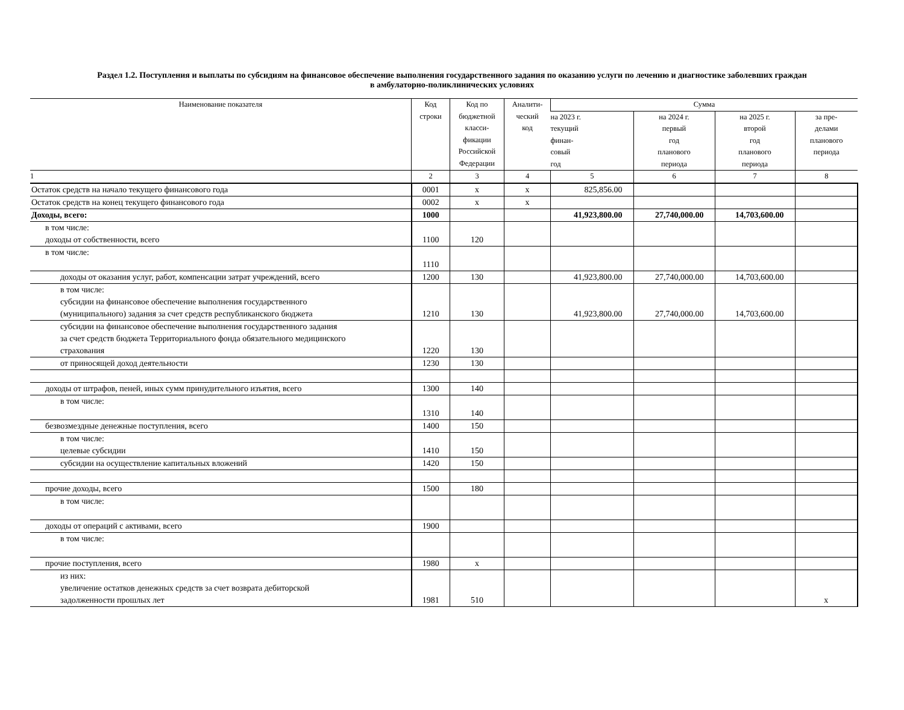Раздел 1.2. Поступления и выплаты по субсидиям на финансовое обеспечение выполнения государственного задания по оказанию услуги по лечению и диагностике заболевших граждан
в амбулаторно-поликлинических условиях
| Наименование показателя | Код строки | Код по бюджетной класси- фикации Российской Федерации | Аналити- ческий код | Сумма | | | |
| --- | --- | --- | --- | --- | --- | --- | --- |
| | | | | на 2023 г. текущий финан- совый год | на 2024 г. первый год планового периода | на 2025 г. второй год планового периода | за пре- делами планового периода |
| 1 | 2 | 3 | 4 | 5 | 6 | 7 | 8 |
| Остаток средств на начало текущего финансового года | 0001 | х | х | 825,856.00 | | | |
| Остаток средств на конец текущего финансового года | 0002 | х | х | | | | |
| Доходы, всего: | 1000 | | | 41,923,800.00 | 27,740,000.00 | 14,703,600.00 | |
| в том числе: доходы от собственности, всего | 1100 | 120 | | | | | |
| в том числе: | 1110 | | | | | | |
| доходы от оказания услуг, работ, компенсации затрат учреждений, всего | 1200 | 130 | | 41,923,800.00 | 27,740,000.00 | 14,703,600.00 | |
| в том числе: субсидии на финансовое обеспечение выполнения государственного (муниципального) задания за счет средств республиканского бюджета | 1210 | 130 | | 41,923,800.00 | 27,740,000.00 | 14,703,600.00 | |
| субсидии на финансовое обеспечение выполнения государственного задания за счет средств бюджета Территориального фонда обязательного медицинского страхования | 1220 | 130 | | | | | |
| от приносящей доход деятельности | 1230 | 130 | | | | | |
| доходы от штрафов, пеней, иных сумм принудительного изъятия, всего | 1300 | 140 | | | | | |
| в том числе: | 1310 | 140 | | | | | |
| безвозмездные денежные поступления, всего | 1400 | 150 | | | | | |
| в том числе: целевые субсидии | 1410 | 150 | | | | | |
| субсидии на осуществление капитальных вложений | 1420 | 150 | | | | | |
| прочие доходы, всего | 1500 | 180 | | | | | |
| в том числе: | | | | | | | |
| доходы от операций с активами, всего | 1900 | | | | | | |
| в том числе: | | | | | | | |
| прочие поступления, всего | 1980 | х | | | | | |
| из них: увеличение остатков денежных средств за счет возврата дебиторской задолженности прошлых лет | 1981 | 510 | | | | | х |